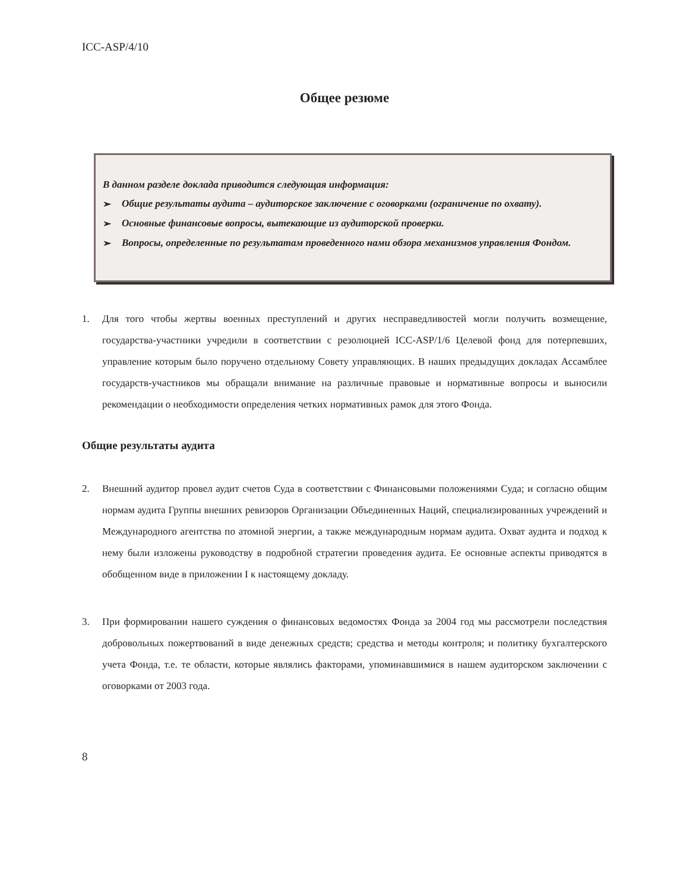ICC-ASP/4/10
Общее резюме
В данном разделе доклада приводится следующая информация:
➢ Общие результаты аудита – аудиторское заключение с оговорками (ограничение по охвату).
➢ Основные финансовые вопросы, вытекающие из аудиторской проверки.
➢ Вопросы, определенные по результатам проведенного нами обзора механизмов управления Фондом.
1. Для того чтобы жертвы военных преступлений и других несправедливостей могли получить возмещение, государства-участники учредили в соответствии с резолюцией ICC-ASP/1/6 Целевой фонд для потерпевших, управление которым было поручено отдельному Совету управляющих. В наших предыдущих докладах Ассамблее государств-участников мы обращали внимание на различные правовые и нормативные вопросы и выносили рекомендации о необходимости определения четких нормативных рамок для этого Фонда.
Общие результаты аудита
2. Внешний аудитор провел аудит счетов Суда в соответствии с Финансовыми положениями Суда; и согласно общим нормам аудита Группы внешних ревизоров Организации Объединенных Наций, специализированных учреждений и Международного агентства по атомной энергии, а также международным нормам аудита. Охват аудита и подход к нему были изложены руководству в подробной стратегии проведения аудита. Ее основные аспекты приводятся в обобщенном виде в приложении I к настоящему докладу.
3. При формировании нашего суждения о финансовых ведомостях Фонда за 2004 год мы рассмотрели последствия добровольных пожертвований в виде денежных средств; средства и методы контроля; и политику бухгалтерского учета Фонда, т.е. те области, которые являлись факторами, упоминавшимися в нашем аудиторском заключении с оговорками от 2003 года.
8